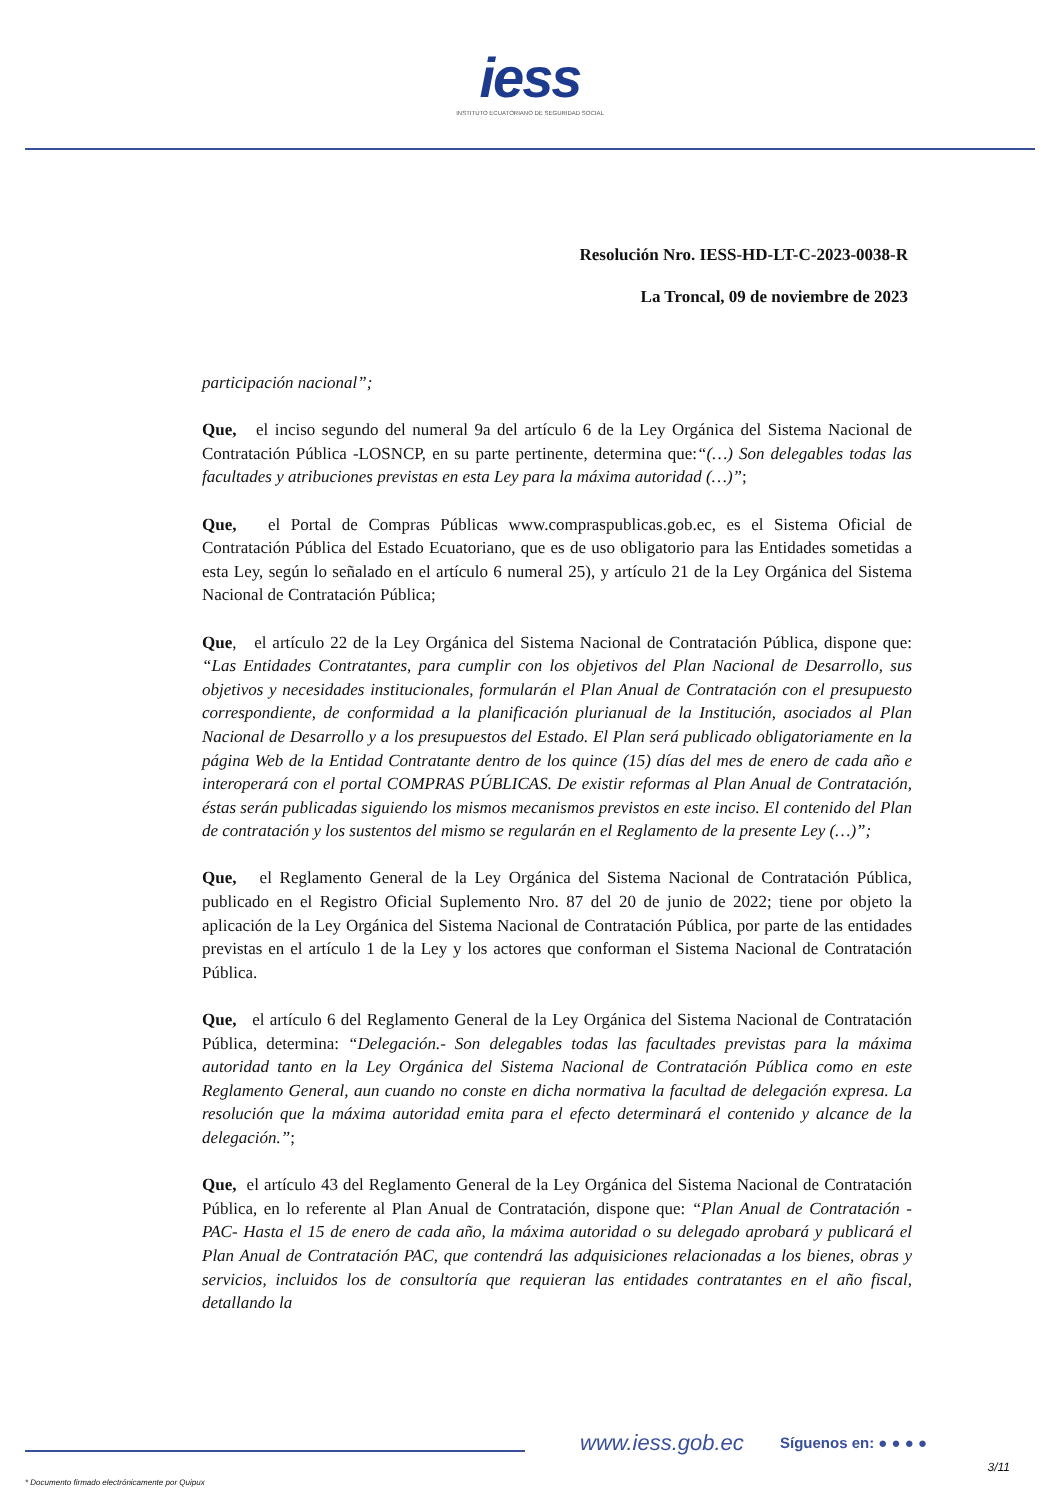iess
INSTITUTO ECUATORIANO DE SEGURIDAD SOCIAL
Resolución Nro. IESS-HD-LT-C-2023-0038-R
La Troncal, 09 de noviembre de 2023
participación nacional”;
Que, el inciso segundo del numeral 9a del artículo 6 de la Ley Orgánica del Sistema Nacional de Contratación Pública -LOSNCP, en su parte pertinente, determina que:“(…) Son delegables todas las facultades y atribuciones previstas en esta Ley para la máxima autoridad (…)”;
Que, el Portal de Compras Públicas www.compraspublicas.gob.ec, es el Sistema Oficial de Contratación Pública del Estado Ecuatoriano, que es de uso obligatorio para las Entidades sometidas a esta Ley, según lo señalado en el artículo 6 numeral 25), y artículo 21 de la Ley Orgánica del Sistema Nacional de Contratación Pública;
Que, el artículo 22 de la Ley Orgánica del Sistema Nacional de Contratación Pública, dispone que: “Las Entidades Contratantes, para cumplir con los objetivos del Plan Nacional de Desarrollo, sus objetivos y necesidades institucionales, formularán el Plan Anual de Contratación con el presupuesto correspondiente, de conformidad a la planificación plurianual de la Institución, asociados al Plan Nacional de Desarrollo y a los presupuestos del Estado. El Plan será publicado obligatoriamente en la página Web de la Entidad Contratante dentro de los quince (15) días del mes de enero de cada año e interoperará con el portal COMPRAS PÚBLICAS. De existir reformas al Plan Anual de Contratación, éstas serán publicadas siguiendo los mismos mecanismos previstos en este inciso. El contenido del Plan de contratación y los sustentos del mismo se regularán en el Reglamento de la presente Ley (…)”;
Que, el Reglamento General de la Ley Orgánica del Sistema Nacional de Contratación Pública, publicado en el Registro Oficial Suplemento Nro. 87 del 20 de junio de 2022; tiene por objeto la aplicación de la Ley Orgánica del Sistema Nacional de Contratación Pública, por parte de las entidades previstas en el artículo 1 de la Ley y los actores que conforman el Sistema Nacional de Contratación Pública.
Que, el artículo 6 del Reglamento General de la Ley Orgánica del Sistema Nacional de Contratación Pública, determina: “Delegación.- Son delegables todas las facultades previstas para la máxima autoridad tanto en la Ley Orgánica del Sistema Nacional de Contratación Pública como en este Reglamento General, aun cuando no conste en dicha normativa la facultad de delegación expresa. La resolución que la máxima autoridad emita para el efecto determinará el contenido y alcance de la delegación.”;
Que, el artículo 43 del Reglamento General de la Ley Orgánica del Sistema Nacional de Contratación Pública, en lo referente al Plan Anual de Contratación, dispone que: “Plan Anual de Contratación - PAC- Hasta el 15 de enero de cada año, la máxima autoridad o su delegado aprobará y publicará el Plan Anual de Contratación PAC, que contendrá las adquisiciones relacionadas a los bienes, obras y servicios, incluidos los de consultoría que requieran las entidades contratantes en el año fiscal, detallando la
www.iess.gob.ec Síguenos en: ● ● ● ●
3/11
* Documento firmado electrónicamente por Quipux